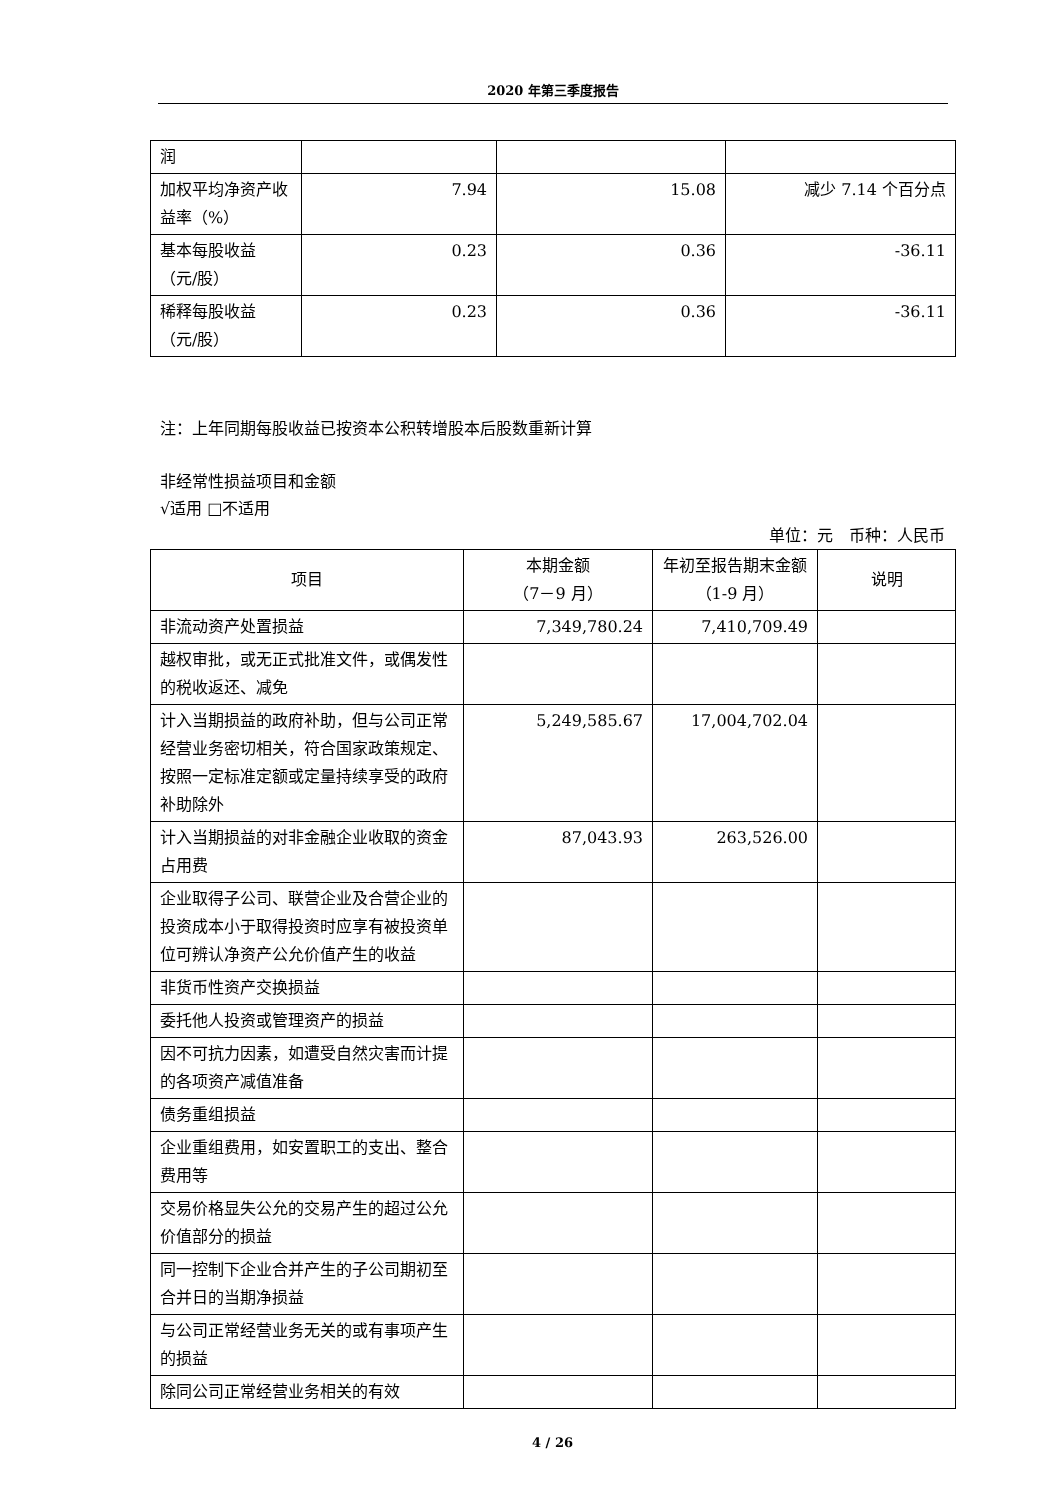2020 年第三季度报告
| 润 | | | |
| 加权平均净资产收益率（%） | 7.94 | 15.08 | 减少 7.14 个百分点 |
| 基本每股收益（元/股） | 0.23 | 0.36 | -36.11 |
| 稀释每股收益（元/股） | 0.23 | 0.36 | -36.11 |
注：上年同期每股收益已按资本公积转增股本后股数重新计算
非经常性损益项目和金额
√适用 □不适用
单位：元　币种：人民币
| 项目 | 本期金额 （7－9 月） | 年初至报告期末金额（1-9 月） | 说明 |
| --- | --- | --- | --- |
| 非流动资产处置损益 | 7,349,780.24 | 7,410,709.49 | |
| 越权审批，或无正式批准文件，或偶发性的税收返还、减免 | | | |
| 计入当期损益的政府补助，但与公司正常经营业务密切相关，符合国家政策规定、按照一定标准定额或定量持续享受的政府补助除外 | 5,249,585.67 | 17,004,702.04 | |
| 计入当期损益的对非金融企业收取的资金占用费 | 87,043.93 | 263,526.00 | |
| 企业取得子公司、联营企业及合营企业的投资成本小于取得投资时应享有被投资单位可辨认净资产公允价值产生的收益 | | | |
| 非货币性资产交换损益 | | | |
| 委托他人投资或管理资产的损益 | | | |
| 因不可抗力因素，如遭受自然灾害而计提的各项资产减值准备 | | | |
| 债务重组损益 | | | |
| 企业重组费用，如安置职工的支出、整合费用等 | | | |
| 交易价格显失公允的交易产生的超过公允价值部分的损益 | | | |
| 同一控制下企业合并产生的子公司期初至合并日的当期净损益 | | | |
| 与公司正常经营业务无关的或有事项产生的损益 | | | |
| 除同公司正常经营业务相关的有效 | | | |
4 / 26